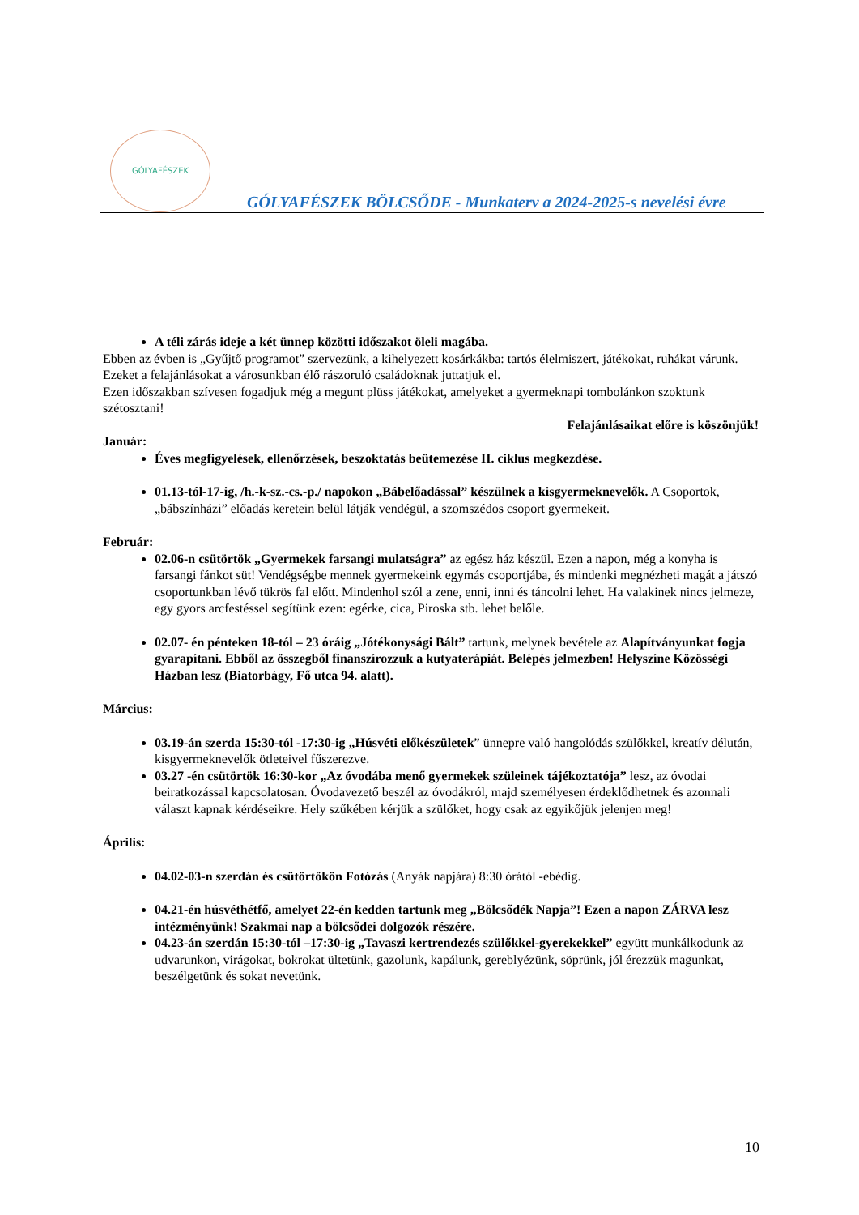GÓLYAFÉSZEK
GÓLYAFÉSZEK BÖLCSŐDE - Munkaterv a 2024-2025-s nevelési évre
A téli zárás ideje a két ünnep közötti időszakot öleli magába.
Ebben az évben is „Gyűjtő programot” szervezünk, a kihelyezett kosárkákba: tartós élelmiszert, játékokat, ruhákat várunk. Ezeket a felajánlásokat a városunkban élő rászoruló családoknak juttatjuk el.
Ezen időszakban szívesen fogadjuk még a megunt plüss játékokat, amelyeket a gyermeknapi tombolánkon szoktunk szétosztani!
Felajánlásaikat előre is köszönjük!
Január:
Éves megfigyelések, ellenőrzések, beszoktatás beütemezése II. ciklus megkezdése.
01.13-tól-17-ig, /h.-k-sz.-cs.-p./ napokon „Bábelőadással” készülnek a kisgyermeknevelők. A Csoportok, „bábszínházi” előadás keretein belül látják vendégül, a szomszédos csoport gyermekeit.
Február:
02.06-n csütörtök „Gyermekek farsangi mulatságra” az egész ház készül. Ezen a napon, még a konyha is farsangi fánkot süt! Vendégségbe mennek gyermekeink egymás csoportjába, és mindenki megnézheti magát a játszó csoportunkban lévő tükrös fal előtt. Mindenhol szól a zene, enni, inni és táncolni lehet. Ha valakinek nincs jelmeze, egy gyors arcfestéssel segítünk ezen: egérke, cica, Piroska stb. lehet belőle.
02.07- én pénteken 18-tól – 23 óráig „Jótékonysági Bált” tartunk, melynek bevétele az Alapítványunkat fogja gyarapítani. Ebből az összegből finanszírozzuk a kutyaterápiát. Belépés jelmezben! Helyszíne Közösségi Házban lesz (Biatorbágy, Fő utca 94. alatt).
Március:
03.19-án szerda 15:30-tól -17:30-ig „Húsvéti előkészületek” ünnepre való hangolódás szülőkkel, kreatív délután, kisgyermeknevelők ötleteivel fűszerezve.
03.27 -én csütörtök 16:30-kor „Az óvodába menő gyermekek szüleinek tájékoztatója” lesz, az óvodai beiratkozással kapcsolatosan. Óvodavezető beszél az óvodákról, majd személyesen érdeklődhetnek és azonnali választ kapnak kérdéseikre. Hely szűkében kérjük a szülőket, hogy csak az egyikőjük jelenjen meg!
Április:
04.02-03-n szerdán és csütörtökön Fotózás (Anyák napjára) 8:30 órától -ebédig.
04.21-én húsvéthétfő, amelyet 22-én kedden tartunk meg „Bölcsődék Napja”! Ezen a napon ZÁRVA lesz intézményünk! Szakmai nap a bölcsődei dolgozók részére.
04.23-án szerdán 15:30-tól –17:30-ig „Tavaszi kertrendezés szülőkkel-gyerekekkel” együtt munkálkodunk az udvarunkon, virágokat, bokrokat ültetünk, gazolunk, kapálunk, gereblyézünk, söprünk, jól érezzük magunkat, beszélgetünk és sokat nevetünk.
10